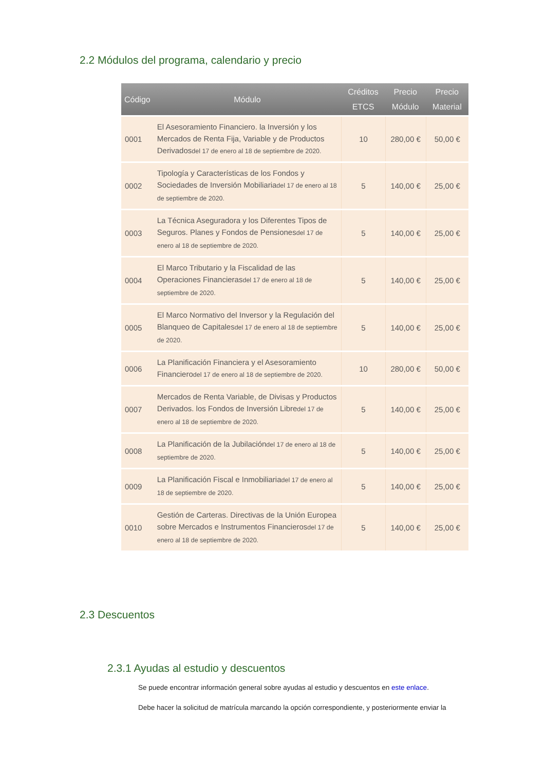2.2 Módulos del programa, calendario y precio
| Código | Módulo | Créditos ETCS | Precio Módulo | Precio Material |
| --- | --- | --- | --- | --- |
| 0001 | El Asesoramiento Financiero. la Inversión y los Mercados de Renta Fija, Variable y de Productos Derivados del 17 de enero al 18 de septiembre de 2020. | 10 | 280,00 € | 50,00 € |
| 0002 | Tipología y Características de los Fondos y Sociedades de Inversión Mobiliaria del 17 de enero al 18 de septiembre de 2020. | 5 | 140,00 € | 25,00 € |
| 0003 | La Técnica Aseguradora y los Diferentes Tipos de Seguros. Planes y Fondos de Pensiones del 17 de enero al 18 de septiembre de 2020. | 5 | 140,00 € | 25,00 € |
| 0004 | El Marco Tributario y la Fiscalidad de las Operaciones Financieras del 17 de enero al 18 de septiembre de 2020. | 5 | 140,00 € | 25,00 € |
| 0005 | El Marco Normativo del Inversor y la Regulación del Blanqueo de Capitales del 17 de enero al 18 de septiembre de 2020. | 5 | 140,00 € | 25,00 € |
| 0006 | La Planificación Financiera y el Asesoramiento Financiero del 17 de enero al 18 de septiembre de 2020. | 10 | 280,00 € | 50,00 € |
| 0007 | Mercados de Renta Variable, de Divisas y Productos Derivados. los Fondos de Inversión Libre del 17 de enero al 18 de septiembre de 2020. | 5 | 140,00 € | 25,00 € |
| 0008 | La Planificación de la Jubilación del 17 de enero al 18 de septiembre de 2020. | 5 | 140,00 € | 25,00 € |
| 0009 | La Planificación Fiscal e Inmobiliaria del 17 de enero al 18 de septiembre de 2020. | 5 | 140,00 € | 25,00 € |
| 0010 | Gestión de Carteras. Directivas de la Unión Europea sobre Mercados e Instrumentos Financieros del 17 de enero al 18 de septiembre de 2020. | 5 | 140,00 € | 25,00 € |
2.3 Descuentos
2.3.1 Ayudas al estudio y descuentos
Se puede encontrar información general sobre ayudas al estudio y descuentos en este enlace.
Debe hacer la solicitud de matrícula marcando la opción correspondiente, y posteriormente enviar la